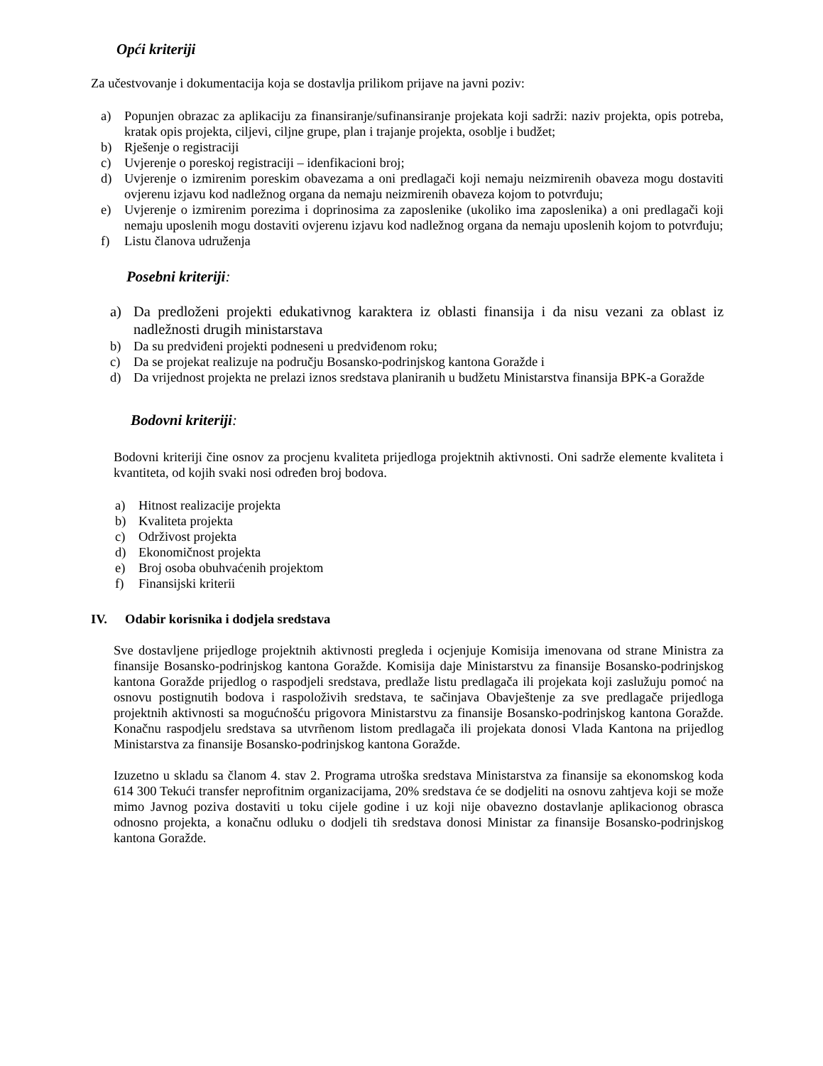Opći kriteriji
Za učestvovanje i dokumentacija koja se dostavlja prilikom prijave na javni poziv:
a) Popunjen obrazac za aplikaciju za finansiranje/sufinansiranje projekata koji sadrži: naziv projekta, opis potreba, kratak opis projekta, ciljevi, ciljne grupe, plan i trajanje projekta, osoblje i budžet;
b) Rješenje o registraciji
c) Uvjerenje o poreskoj registraciji – idenfikacioni broj;
d) Uvjerenje o izmirenim poreskim obavezama a oni predlagači koji nemaju neizmirenih obaveza mogu dostaviti ovjerenu izjavu kod nadležnog organa da nemaju neizmirenih obaveza kojom to potvrđuju;
e) Uvjerenje o izmirenim porezima i doprinosima za zaposlenike (ukoliko ima zaposlenika) a oni predlagači koji nemaju uposlenih mogu dostaviti ovjerenu izjavu kod nadležnog organa da nemaju uposlenih kojom to potvrđuju;
f) Listu članova udruženja
Posebni kriteriji:
a) Da predloženi projekti edukativnog karaktera iz oblasti finansija i da nisu vezani za oblast iz nadležnosti drugih ministarstava
b) Da su predviđeni projekti podneseni u predviđenom roku;
c) Da se projekat realizuje na području Bosansko-podrinjskog kantona Goražde i
d) Da vrijednost projekta ne prelazi iznos sredstava planiranih u budžetu Ministarstva finansija BPK-a Goražde
Bodovni kriteriji:
Bodovni kriteriji čine osnov za procjenu kvaliteta prijedloga projektnih aktivnosti. Oni sadrže elemente kvaliteta i kvantiteta, od kojih svaki nosi određen broj bodova.
a) Hitnost realizacije projekta
b) Kvaliteta projekta
c) Održivost projekta
d) Ekonomičnost projekta
e) Broj osoba obuhvaćenih projektom
f) Finansijski kriterii
IV. Odabir korisnika i dodjela sredstava
Sve dostavljene prijedloge projektnih aktivnosti pregleda i ocjenjuje Komisija imenovana od strane Ministra za finansije Bosansko-podrinjskog kantona Goražde. Komisija daje Ministarstvu za finansije Bosansko-podrinjskog kantona Goražde prijedlog o raspodjeli sredstava, predlaže listu predlagača ili projekata koji zaslužuju pomoć na osnovu postignutih bodova i raspoloživih sredstava, te sačinjava Obavještenje za sve predlagače prijedloga projektnih aktivnosti sa mogućnošću prigovora Ministarstvu za finansije Bosansko-podrinjskog kantona Goražde. Konačnu raspodjelu sredstava sa utvrñenom listom predlagača ili projekata donosi Vlada Kantona na prijedlog Ministarstva za finansije Bosansko-podrinjskog kantona Goražde.
Izuzetno u skladu sa članom 4. stav 2. Programa utroška sredstava Ministarstva za finansije sa ekonomskog koda 614 300 Tekući transfer neprofitnim organizacijama, 20% sredstava će se dodjeliti na osnovu zahtjeva koji se može mimo Javnog poziva dostaviti u toku cijele godine i uz koji nije obavezno dostavlanje aplikacionog obrasca odnosno projekta, a konačnu odluku o dodjeli tih sredstava donosi Ministar za finansije Bosansko-podrinjskog kantona Goražde.